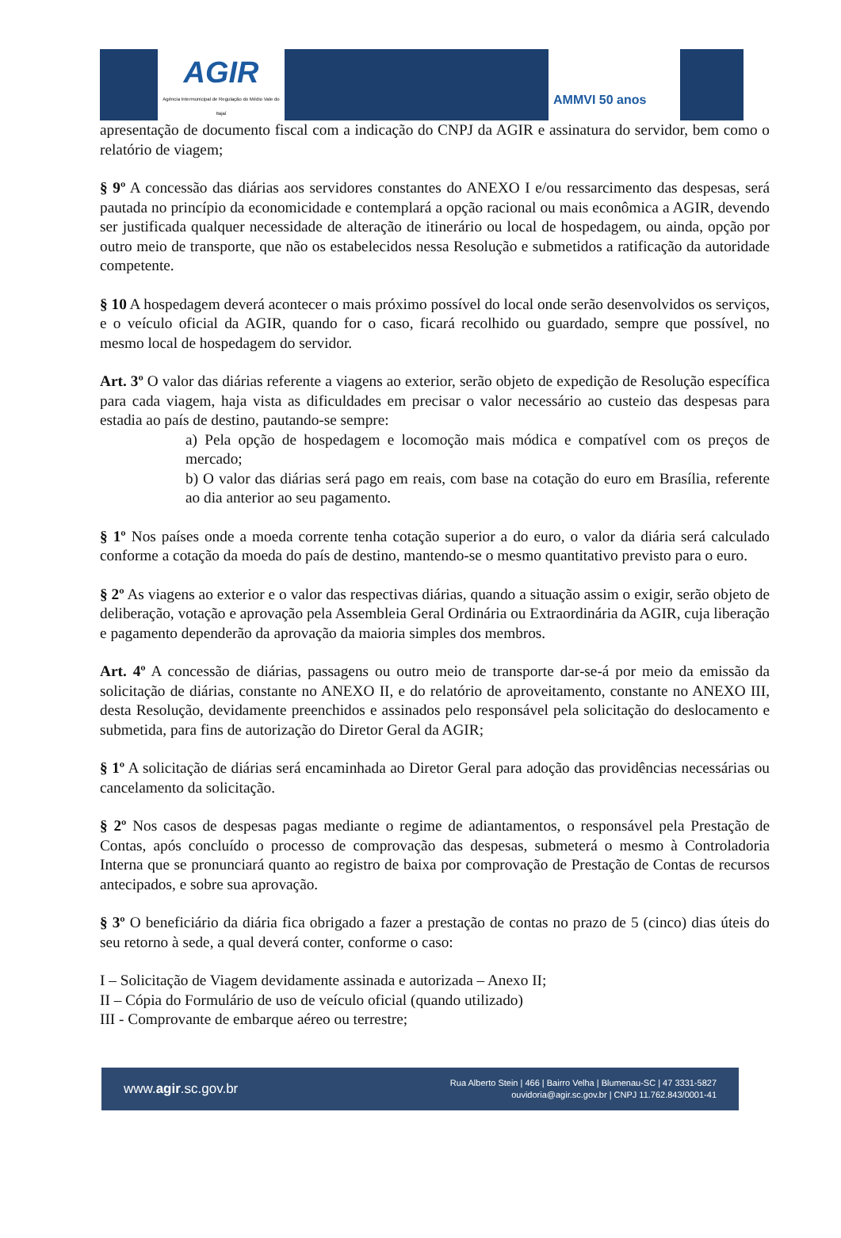AGIR
Agência Intermunicipal de Regulação do Médio Vale do Itajaí
AMMVI 50 anos
apresentação de documento fiscal com a indicação do CNPJ da AGIR e assinatura do servidor, bem como o relatório de viagem;
§ 9º A concessão das diárias aos servidores constantes do ANEXO I e/ou ressarcimento das despesas, será pautada no princípio da economicidade e contemplará a opção racional ou mais econômica a AGIR, devendo ser justificada qualquer necessidade de alteração de itinerário ou local de hospedagem, ou ainda, opção por outro meio de transporte, que não os estabelecidos nessa Resolução e submetidos a ratificação da autoridade competente.
§ 10 A hospedagem deverá acontecer o mais próximo possível do local onde serão desenvolvidos os serviços, e o veículo oficial da AGIR, quando for o caso, ficará recolhido ou guardado, sempre que possível, no mesmo local de hospedagem do servidor.
Art. 3º O valor das diárias referente a viagens ao exterior, serão objeto de expedição de Resolução específica para cada viagem, haja vista as dificuldades em precisar o valor necessário ao custeio das despesas para estadia ao país de destino, pautando-se sempre:
a) Pela opção de hospedagem e locomoção mais módica e compatível com os preços de mercado;
b) O valor das diárias será pago em reais, com base na cotação do euro em Brasília, referente ao dia anterior ao seu pagamento.
§ 1º Nos países onde a moeda corrente tenha cotação superior a do euro, o valor da diária será calculado conforme a cotação da moeda do país de destino, mantendo-se o mesmo quantitativo previsto para o euro.
§ 2º As viagens ao exterior e o valor das respectivas diárias, quando a situação assim o exigir, serão objeto de deliberação, votação e aprovação pela Assembleia Geral Ordinária ou Extraordinária da AGIR, cuja liberação e pagamento dependerão da aprovação da maioria simples dos membros.
Art. 4º A concessão de diárias, passagens ou outro meio de transporte dar-se-á por meio da emissão da solicitação de diárias, constante no ANEXO II, e do relatório de aproveitamento, constante no ANEXO III, desta Resolução, devidamente preenchidos e assinados pelo responsável pela solicitação do deslocamento e submetida, para fins de autorização do Diretor Geral da AGIR;
§ 1º A solicitação de diárias será encaminhada ao Diretor Geral para adoção das providências necessárias ou cancelamento da solicitação.
§ 2º Nos casos de despesas pagas mediante o regime de adiantamentos, o responsável pela Prestação de Contas, após concluído o processo de comprovação das despesas, submeterá o mesmo à Controladoria Interna que se pronunciará quanto ao registro de baixa por comprovação de Prestação de Contas de recursos antecipados, e sobre sua aprovação.
§ 3º O beneficiário da diária fica obrigado a fazer a prestação de contas no prazo de 5 (cinco) dias úteis do seu retorno à sede, a qual deverá conter, conforme o caso:
I – Solicitação de Viagem devidamente assinada e autorizada – Anexo II;
II – Cópia do Formulário de uso de veículo oficial (quando utilizado)
III - Comprovante de embarque aéreo ou terrestre;
www.agir.sc.gov.br Rua Alberto Stein | 466 | Bairro Velha | Blumenau-SC | 47 3331-5827
ouvidoria@agir.sc.gov.br | CNPJ 11.762.843/0001-41